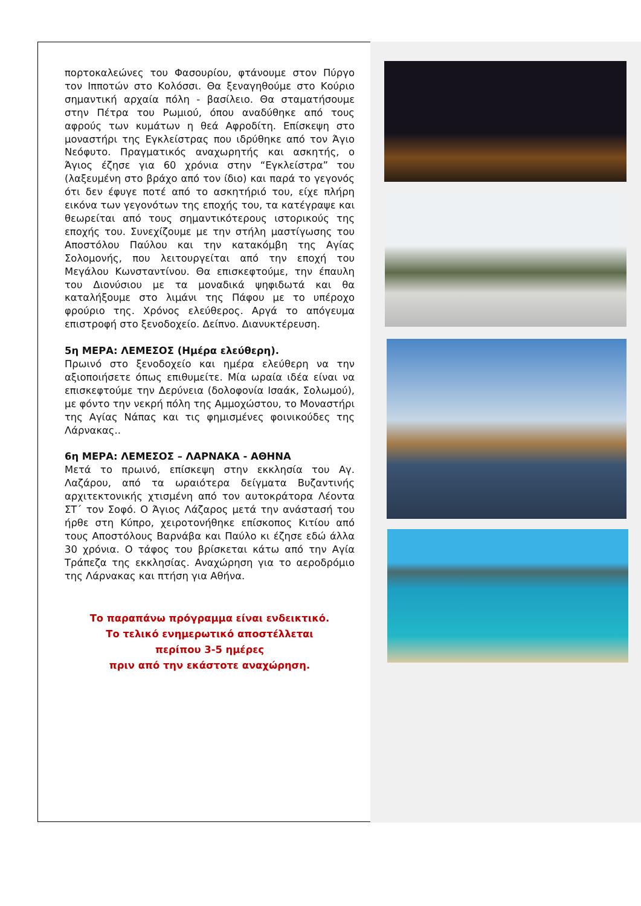πορτοκαλεώνες του Φασουρίου, φτάνουμε στον Πύργο τον Ιπποτών στο Κολόσσι. Θα ξεναγηθούμε στο Κούριο σημαντική αρχαία πόλη - βασίλειο. Θα σταματήσουμε στην Πέτρα του Ρωμιού, όπου αναδύθηκε από τους αφρούς των κυμάτων η θεά Αφροδίτη. Επίσκεψη στο μοναστήρι της Εγκλείστρας που ιδρύθηκε από τον Άγιο Νεόφυτο. Πραγματικός αναχωρητής και ασκητής, ο Άγιος έζησε για 60 χρόνια στην “Εγκλείστρα” του (λαξευμένη στο βράχο από τον ίδιο) και παρά το γεγονός ότι δεν έφυγε ποτέ από το ασκητήριό του, είχε πλήρη εικόνα των γεγονότων της εποχής του, τα κατέγραψε και θεωρείται από τους σημαντικότερους ιστορικούς της εποχής του. Συνεχίζουμε με την στήλη μαστίγωσης του Αποστόλου Παύλου και την κατακόμβη της Αγίας Σολομονής, που λειτουργείται από την εποχή του Μεγάλου Κωνσταντίνου. Θα επισκεφτούμε, την έπαυλη του Διονύσιου με τα μοναδικά ψηφιδωτά και θα καταλήξουμε στο λιμάνι της Πάφου με το υπέροχο φρούριο της. Χρόνος ελεύθερος. Αργά το απόγευμα επιστροφή στο ξενοδοχείο. Δείπνο. Διανυκτέρευση.
5η ΜΕΡΑ: ΛΕΜΕΣΟΣ (Ημέρα ελεύθερη).
Πρωινό στο ξενοδοχείο και ημέρα ελεύθερη να την αξιοποιήσετε όπως επιθυμείτε. Μία ωραία ιδέα είναι να επισκεφτούμε την Δερύνεια (δολοφονία Ισαάκ, Σολωμού), με φόντο την νεκρή πόλη της Αμμοχώστου, το Μοναστήρι της Αγίας Νάπας και τις φημισμένες φοινικούδες της Λάρνακας..
6η ΜΕΡΑ: ΛΕΜΕΣΟΣ – ΛΑΡΝΑΚΑ - ΑΘΗΝΑ
Μετά το πρωινό, επίσκεψη στην εκκλησία του Αγ. Λαζάρου, από τα ωραιότερα δείγματα Βυζαντινής αρχιτεκτονικής χτισμένη από τον αυτοκράτορα Λέοντα ΣΤ΄ τον Σοφό. Ο Άγιος Λάζαρος μετά την ανάστασή του ήρθε στη Κύπρο, χειροτονήθηκε επίσκοπος Κιτίου από τους Αποστόλους Βαρνάβα και Παύλο κι έζησε εδώ άλλα 30 χρόνια. Ο τάφος του βρίσκεται κάτω από την Αγία Τράπεζα της εκκλησίας. Αναχώρηση για το αεροδρόμιο της Λάρνακας και πτήση για Αθήνα.
Το παραπάνω πρόγραμμα είναι ενδεικτικό.
Το τελικό ενημερωτικό αποστέλλεται
περίπου 3-5 ημέρες
πριν από την εκάστοτε αναχώρηση.